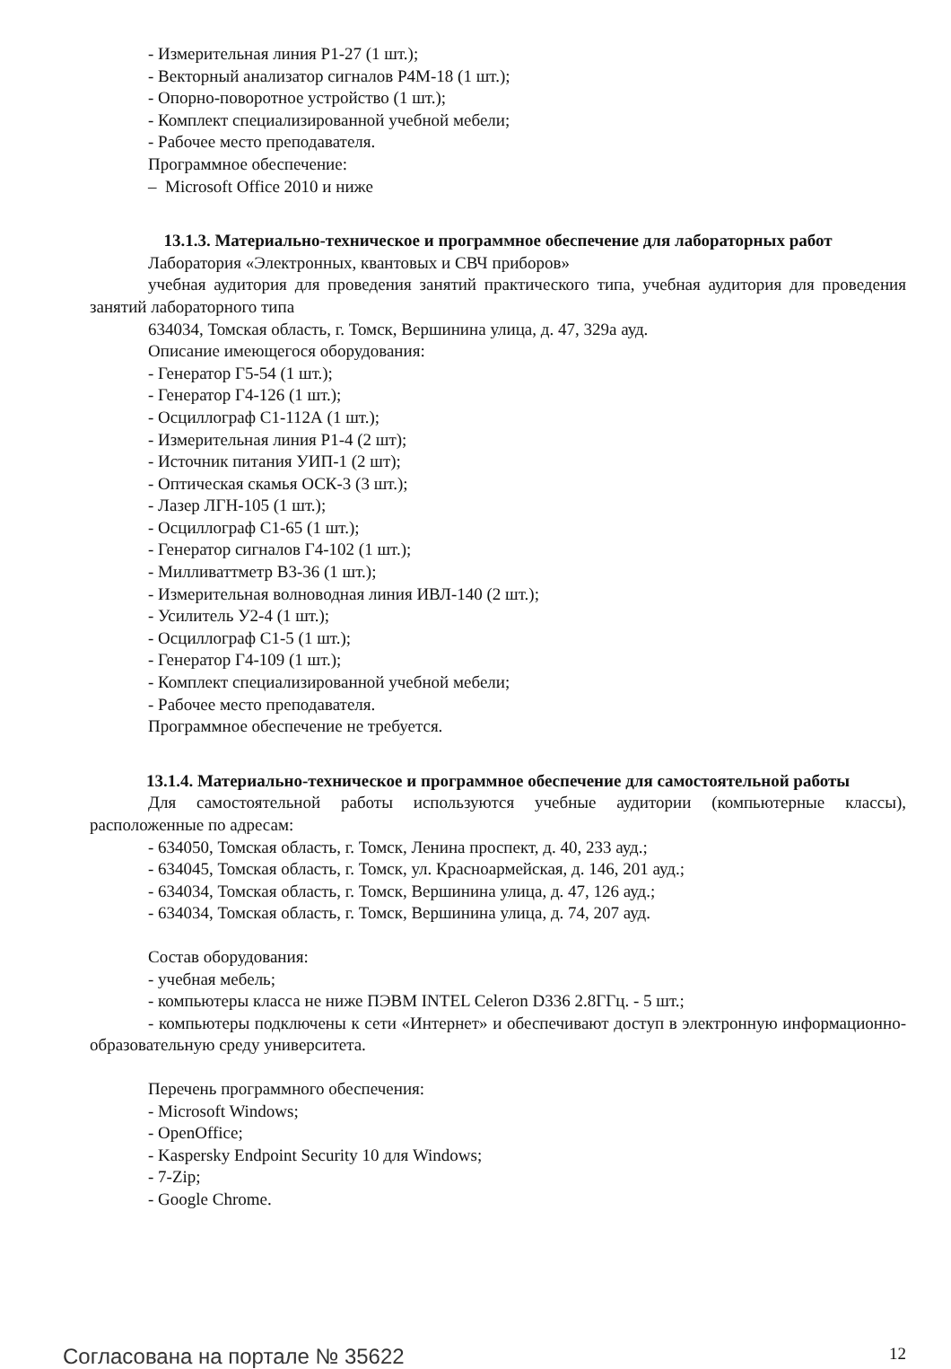- Измерительная линия Р1-27 (1 шт.);
- Векторный анализатор сигналов Р4М-18 (1 шт.);
- Опорно-поворотное устройство (1 шт.);
- Комплект специализированной учебной мебели;
- Рабочее место преподавателя.
Программное обеспечение:
– Microsoft Office 2010 и ниже
13.1.3. Материально-техническое и программное обеспечение для лабораторных работ
Лаборатория «Электронных, квантовых и СВЧ приборов»
учебная аудитория для проведения занятий практического типа, учебная аудитория для проведения занятий лабораторного типа
634034, Томская область, г. Томск, Вершинина улица, д. 47, 329а ауд.
Описание имеющегося оборудования:
- Генератор Г5-54 (1 шт.);
- Генератор Г4-126 (1 шт.);
- Осциллограф С1-112А (1 шт.);
- Измерительная линия Р1-4 (2 шт);
- Источник питания УИП-1 (2 шт);
- Оптическая скамья ОСК-3 (3 шт.);
- Лазер ЛГН-105 (1 шт.);
- Осциллограф С1-65 (1 шт.);
- Генератор сигналов Г4-102 (1 шт.);
- Милливаттметр В3-36 (1 шт.);
- Измерительная волноводная линия ИВЛ-140 (2 шт.);
- Усилитель У2-4 (1 шт.);
- Осциллограф С1-5 (1 шт.);
- Генератор Г4-109 (1 шт.);
- Комплект специализированной учебной мебели;
- Рабочее место преподавателя.
Программное обеспечение не требуется.
13.1.4. Материально-техническое и программное обеспечение для самостоятельной работы
Для самостоятельной работы используются учебные аудитории (компьютерные классы), расположенные по адресам:
- 634050, Томская область, г. Томск, Ленина проспект, д. 40, 233 ауд.;
- 634045, Томская область, г. Томск, ул. Красноармейская, д. 146, 201 ауд.;
- 634034, Томская область, г. Томск, Вершинина улица, д. 47, 126 ауд.;
- 634034, Томская область, г. Томск, Вершинина улица, д. 74, 207 ауд.
Состав оборудования:
- учебная мебель;
- компьютеры класса не ниже ПЭВМ INTEL Celeron D336 2.8ГГц. - 5 шт.;
- компьютеры подключены к сети «Интернет» и обеспечивают доступ в электронную информационно-образовательную среду университета.
Перечень программного обеспечения:
- Microsoft Windows;
- OpenOffice;
- Kaspersky Endpoint Security 10 для Windows;
- 7-Zip;
- Google Chrome.
Согласована на портале № 35622 12